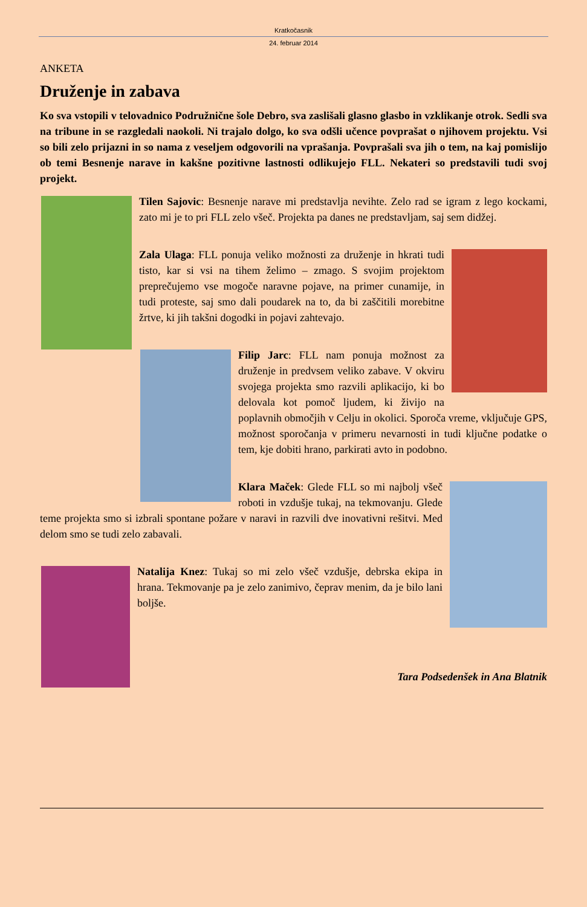Kratkočasnik
24. februar 2014
ANKETA
Druženje in zabava
Ko sva vstopili v telovadnico Podružnične šole Debro, sva zaslišali glasno glasbo in vzklikanje otrok. Sedli sva na tribune in se razgledali naokoli. Ni trajalo dolgo, ko sva odšli učence povprašat o njihovem projektu. Vsi so bili zelo prijazni in so nama z veseljem odgovorili na vprašanja. Povprašali sva jih o tem, na kaj pomislijo ob temi Besnenje narave in kakšne pozitivne lastnosti odlikujejo FLL. Nekateri so predstavili tudi svoj projekt.
Tilen Sajovic: Besnenje narave mi predstavlja nevihte. Zelo rad se igram z lego kockami, zato mi je to pri FLL zelo všeč. Projekta pa danes ne predstavljam, saj sem didžej.
Zala Ulaga: FLL ponuja veliko možnosti za druženje in hkrati tudi tisto, kar si vsi na tihem želimo – zmago. S svojim projektom preprečujemo vse mogoče naravne pojave, na primer cunamije, in tudi proteste, saj smo dali poudarek na to, da bi zaščitili morebitne žrtve, ki jih takšni dogodki in pojavi zahtevajo.
Filip Jarc: FLL nam ponuja možnost za druženje in predvsem veliko zabave. V okviru svojega projekta smo razvili aplikacijo, ki bo delovala kot pomoč ljudem, ki živijo na poplavnih območjih v Celju in okolici. Sporoča vreme, vključuje GPS, možnost sporočanja v primeru nevarnosti in tudi ključne podatke o tem, kje dobiti hrano, parkirati avto in podobno.
Klara Maček: Glede FLL so mi najbolj všeč roboti in vzdušje tukaj, na tekmovanju. Glede teme projekta smo si izbrali spontane požare v naravi in razvili dve inovativni rešitvi. Med delom smo se tudi zelo zabavali.
Natalija Knez: Tukaj so mi zelo všeč vzdušje, debrska ekipa in hrana. Tekmovanje pa je zelo zanimivo, čeprav menim, da je bilo lani boljše.
Tara Podsedenšek in Ana Blatnik